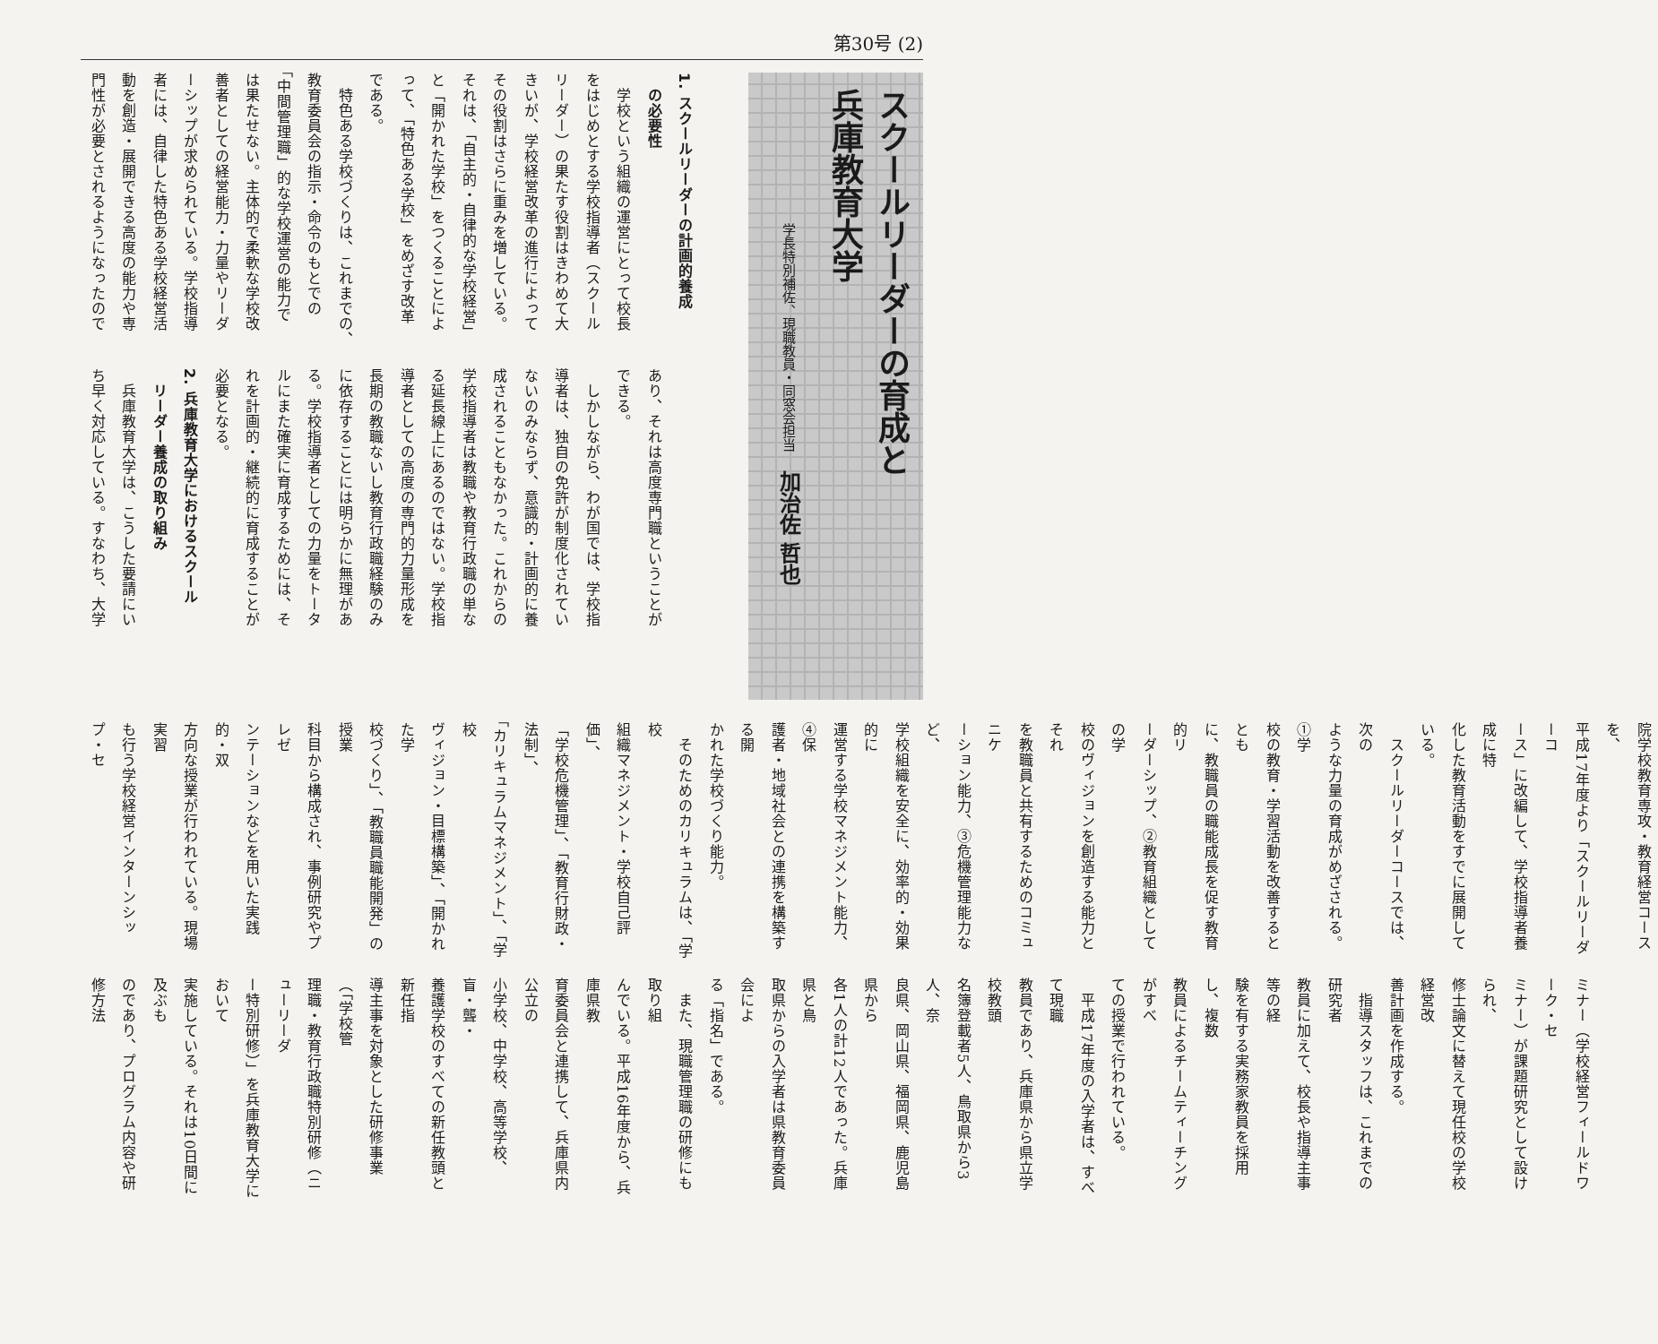第30号 (2)
スクールリーダーの育成と
兵庫教育大学
学長特別補佐、現職教員・同窓会担当 加治佐 哲也
1. スクールリーダーの計画的養成
　の必要性
　学校という組織の運営にとって校長
をはじめとする学校指導者（スクール
リーダー）の果たす役割はきわめて大
きいが、学校経営改革の進行によって
その役割はさらに重みを増している。
それは、「自主的・自律的な学校経営」
と「開かれた学校」をつくることによ
って、「特色ある学校」をめざす改革
である。
　特色ある学校づくりは、これまでの、
教育委員会の指示・命令のもとでの
「中間管理職」的な学校運営の能力で
は果たせない。主体的で柔軟な学校改
善者としての経営能力・力量やリーダ
ーシップが求められている。学校指導
者には、自律した特色ある学校経営活
動を創造・展開できる高度の能力や専
門性が必要とされるようになったので
あり、それは高度専門職ということが
できる。
　しかしながら、わが国では、学校指
導者は、独自の免許が制度化されてい
ないのみならず、意識的・計画的に養
成されることもなかった。これからの
学校指導者は教職や教育行政職の単な
る延長線上にあるのではない。学校指
導者としての高度の専門的力量形成を
長期の教職ないし教育行政職経験のみ
に依存することには明らかに無理があ
る。学校指導者としての力量をトータ
ルにまた確実に育成するためには、そ
れを計画的・継続的に育成することが
必要となる。
2. 兵庫教育大学におけるスクール
　リーダー養成の取り組み
　兵庫教育大学は、こうした要請にい
ち早く対応している。すなわち、大学
院学校教育専攻・教育経営コースを、
平成17年度より「スクールリーダーコ
ース」に改編して、学校指導者養成に特
化した教育活動をすでに展開している。
　スクールリーダーコースでは、次の
ような力量の育成がめざされる。①学
校の教育・学習活動を改善するととも
に、教職員の職能成長を促す教育的リ
ーダーシップ、②教育組織としての学
校のヴィジョンを創造する能力とそれ
を教職員と共有するためのコミュニケ
ーション能力、③危機管理能力など、
学校組織を安全に、効率的・効果的に
運営する学校マネジメント能力、④保
護者・地域社会との連携を構築する開
かれた学校づくり能力。
　そのためのカリキュラムは、「学校
組織マネジメント・学校自己評価」、
「学校危機管理」、「教育行財政・法制」、
「カリキュラムマネジメント」、「学校
ヴィジョン・目標構築」、「開かれた学
校づくり」、「教職員職能開発」の授業
科目から構成され、事例研究やプレゼ
ンテーションなどを用いた実践的・双
方向な授業が行われている。現場実習
も行う学校経営インターンシップ・セ
ミナー（学校経営フィールドワーク・セ
ミナー）が課題研究として設けられ、
修士論文に替えて現任校の学校経営改
善計画を作成する。
　指導スタッフは、これまでの研究者
教員に加えて、校長や指導主事等の経
験を有する実務家教員を採用し、複数
教員によるチームティーチングがすべ
ての授業で行われている。
　平成17年度の入学者は、すべて現職
教員であり、兵庫県から県立学校教頭
名簿登載者5人、鳥取県から3人、奈
良県、岡山県、福岡県、鹿児島県から
各1人の計12人であった。兵庫県と鳥
取県からの入学者は県教育委員会によ
る「指名」である。
　また、現職管理職の研修にも取り組
んでいる。平成16年度から、兵庫県教
育委員会と連携して、兵庫県内公立の
小学校、中学校、高等学校、盲・聾・
養護学校のすべての新任教頭と新任指
導主事を対象とした研修事業（「学校管
理職・教育行政職特別研修（ニューリーダ
ー特別研修）」を兵庫教育大学において
実施している。それは10日間に及ぶも
のであり、プログラム内容や研修方法